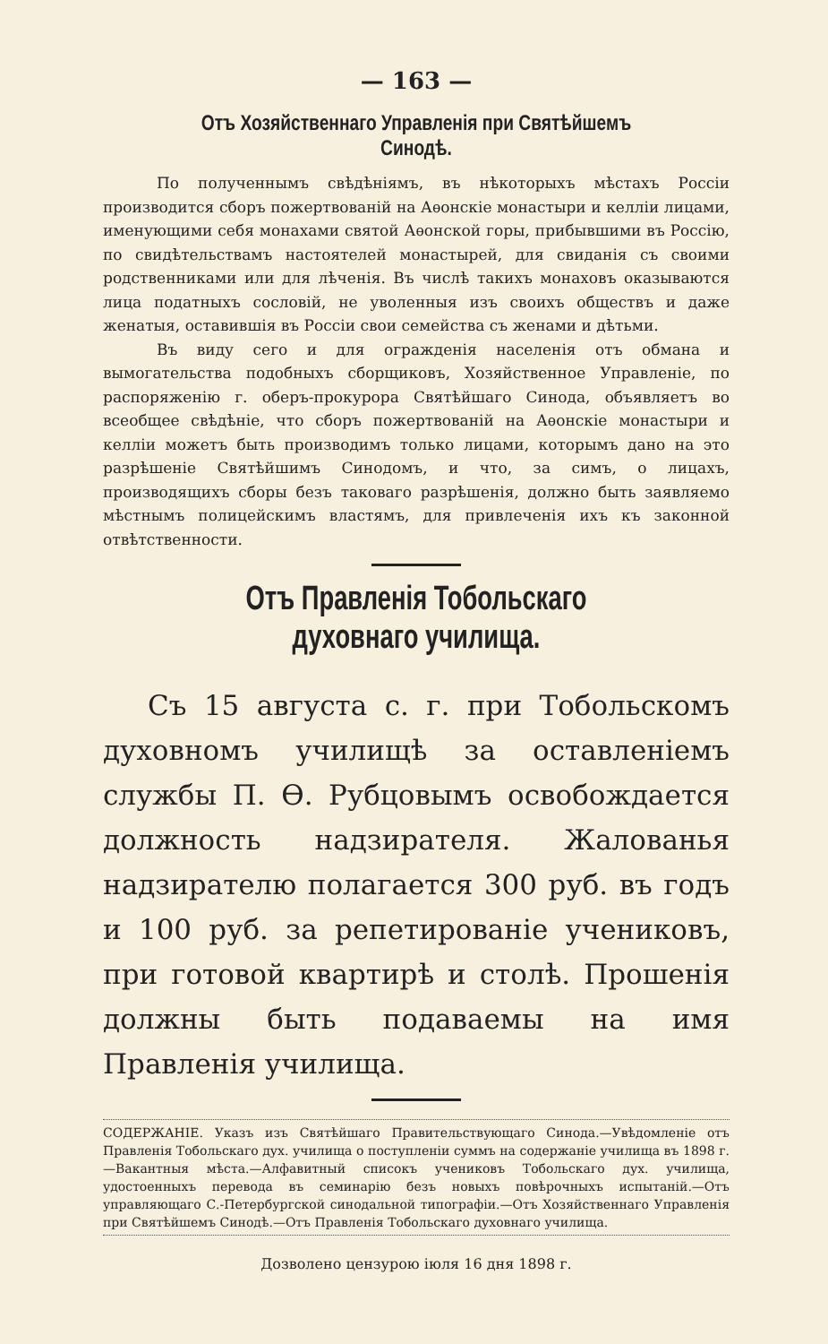— 163 —
Отъ Хозяйственнаго Управленія при Святѣйшемъ Синодѣ.
По полученнымъ свѣдѣніямъ, въ нѣкоторыхъ мѣстахъ Россіи производится сборъ пожертвованій на Аѳонскіе монастыри и келліи лицами, именующими себя монахами святой Аѳонской горы, прибывшими въ Россію, по свидѣтельствамъ настоятелей монастырей, для свиданія съ своими родственниками или для лѣченія. Въ числѣ такихъ монаховъ оказываются лица податныхъ сословій, не уволенныя изъ своихъ обществъ и даже женатыя, оставившія въ Россіи свои семейства съ женами и дѣтьми.
Въ виду сего и для огражденія населенія отъ обмана и вымогательства подобныхъ сборщиковъ, Хозяйственное Управленіе, по распоряженію г. оберъ-прокурора Святѣйшаго Синода, объявляетъ во всеобщее свѣдѣніе, что сборъ пожертвованій на Аѳонскіе монастыри и келліи можетъ быть производимъ только лицами, которымъ дано на это разрѣшеніе Святѣйшимъ Синодомъ, и что, за симъ, о лицахъ, производящихъ сборы безъ таковаго разрѣшенія, должно быть заявляемо мѣстнымъ полицейскимъ властямъ, для привлеченія ихъ къ законной отвѣтственности.
Отъ Правленія Тобольскаго духовнаго училища.
Съ 15 августа с. г. при Тобольскомъ духовномъ училищѣ за оставленіемъ службы П. Ѳ. Рубцовымъ освобождается должность надзирателя. Жалованья надзирателю полагается 300 руб. въ годъ и 100 руб. за репетированіе учениковъ, при готовой квартирѣ и столѣ. Прошенія должны быть подаваемы на имя Правленія училища.
СОДЕРЖАНІЕ. Указъ изъ Святѣйшаго Правительствующаго Синода.—Увѣдомленіе отъ Правленія Тобольскаго дух. училища о поступленіи суммъ на содержаніе училища въ 1898 г.—Вакантныя мѣста.—Алфавитный списокъ учениковъ Тобольскаго дух. училища, удостоенныхъ перевода въ семинарію безъ новыхъ повѣрочныхъ испытаній.—Отъ управляющаго С.-Петербургской синодальной типографіи.—Отъ Хозяйственнаго Управленія при Святѣйшемъ Синодѣ.—Отъ Правленія Тобольскаго духовнаго училища.
Дозволено цензурою іюля 16 дня 1898 г.